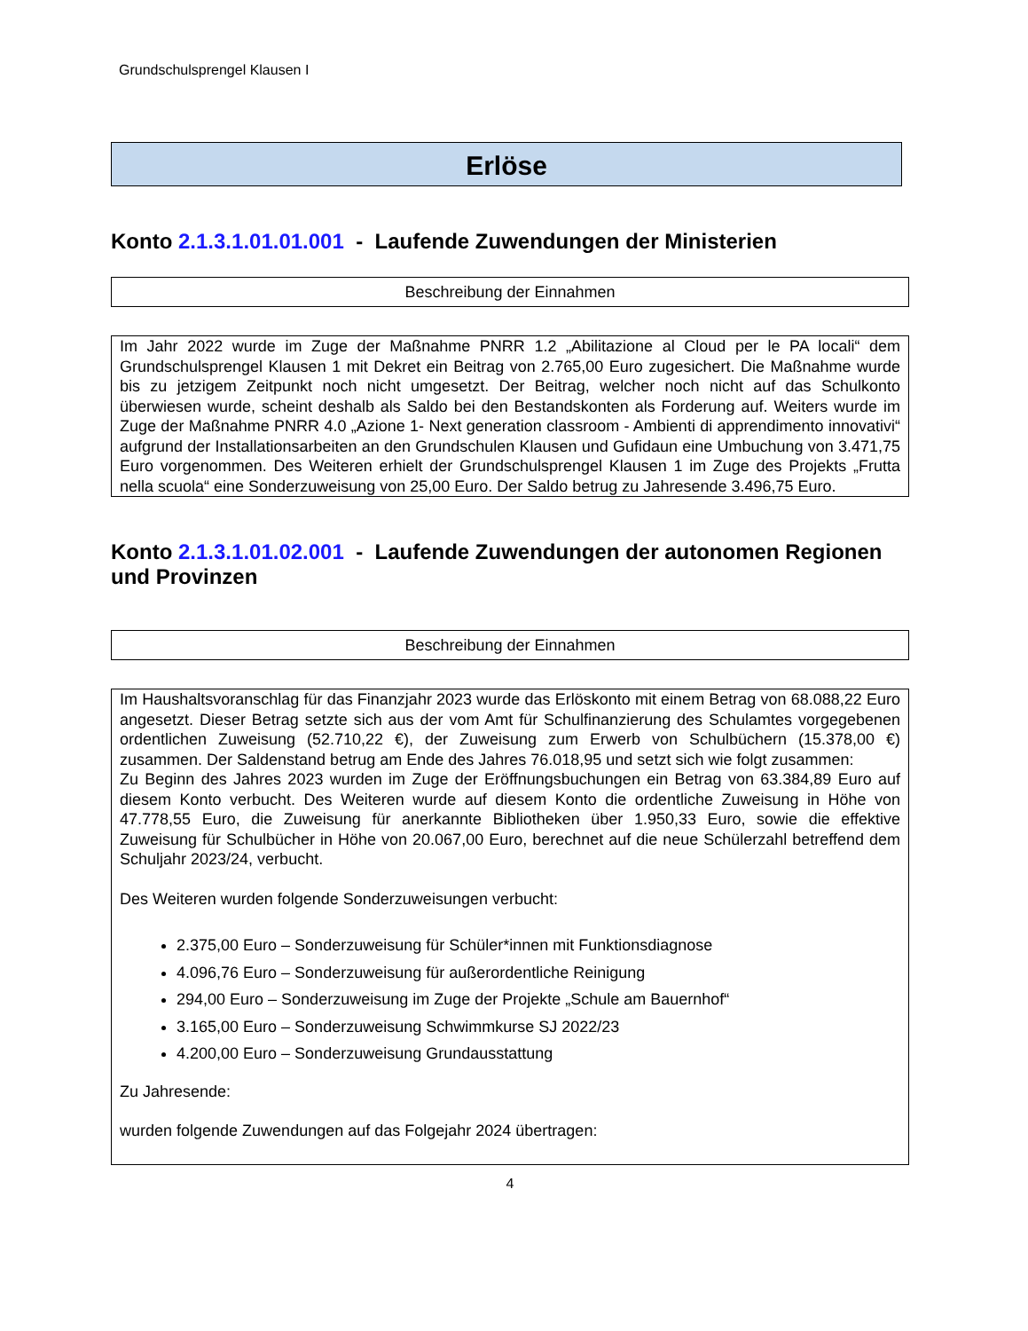Grundschulsprengel Klausen I
Erlöse
Konto 2.1.3.1.01.01.001 - Laufende Zuwendungen der Ministerien
Beschreibung der Einnahmen
Im Jahr 2022 wurde im Zuge der Maßnahme PNRR 1.2 „Abilitazione al Cloud per le PA locali“ dem Grundschulsprengel Klausen 1 mit Dekret ein Beitrag von 2.765,00 Euro zugesichert. Die Maßnahme wurde bis zu jetzigem Zeitpunkt noch nicht umgesetzt. Der Beitrag, welcher noch nicht auf das Schulkonto überwiesen wurde, scheint deshalb als Saldo bei den Bestandskonten als Forderung auf. Weiters wurde im Zuge der Maßnahme PNRR 4.0 „Azione 1- Next generation classroom - Ambienti di apprendimento innovativi“ aufgrund der Installationsarbeiten an den Grundschulen Klausen und Gufidaun eine Umbuchung von 3.471,75 Euro vorgenommen. Des Weiteren erhielt der Grundschulsprengel Klausen 1 im Zuge des Projekts „Frutta nella scuola“ eine Sonderzuweisung von 25,00 Euro. Der Saldo betrug zu Jahresende 3.496,75 Euro.
Konto 2.1.3.1.01.02.001 - Laufende Zuwendungen der autonomen Regionen und Provinzen
Beschreibung der Einnahmen
Im Haushaltsvoranschlag für das Finanzjahr 2023 wurde das Erlöskonto mit einem Betrag von 68.088,22 Euro angesetzt. Dieser Betrag setzte sich aus der vom Amt für Schulfinanzierung des Schulamtes vorgegebenen ordentlichen Zuweisung (52.710,22 €), der Zuweisung zum Erwerb von Schulbüchern (15.378,00 €) zusammen. Der Saldenstand betrug am Ende des Jahres 76.018,95 und setzt sich wie folgt zusammen:
Zu Beginn des Jahres 2023 wurden im Zuge der Eröffnungsbuchungen ein Betrag von 63.384,89 Euro auf diesem Konto verbucht. Des Weiteren wurde auf diesem Konto die ordentliche Zuweisung in Höhe von 47.778,55 Euro, die Zuweisung für anerkannte Bibliotheken über 1.950,33 Euro, sowie die effektive Zuweisung für Schulbücher in Höhe von 20.067,00 Euro, berechnet auf die neue Schülerzahl betreffend dem Schuljahr 2023/24, verbucht.
Des Weiteren wurden folgende Sonderzuweisungen verbucht:
2.375,00 Euro – Sonderzuweisung für Schüler*innen mit Funktionsdiagnose
4.096,76 Euro – Sonderzuweisung für außerordentliche Reinigung
294,00 Euro – Sonderzuweisung im Zuge der Projekte „Schule am Bauernhof“
3.165,00 Euro – Sonderzuweisung Schwimmkurse SJ 2022/23
4.200,00 Euro – Sonderzuweisung Grundausstattung
Zu Jahresende:
wurden folgende Zuwendungen auf das Folgejahr 2024 übertragen:
4